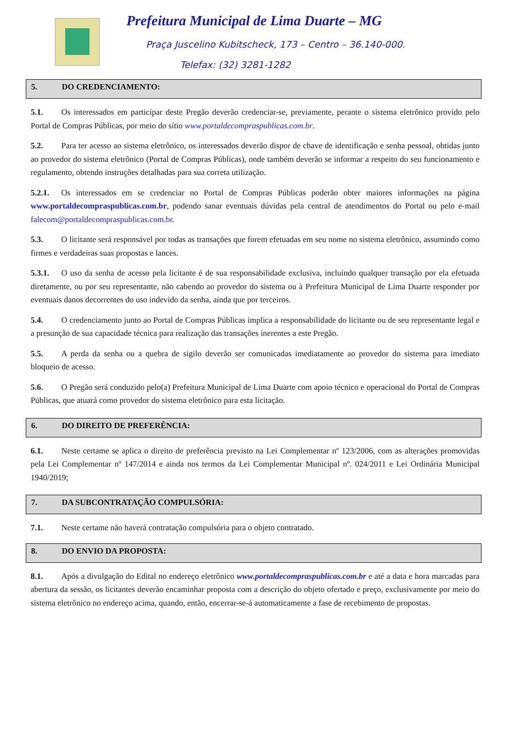Prefeitura Municipal de Lima Duarte – MG
Praça Juscelino Kubitscheck, 173 – Centro – 36.140-000.
Telefax: (32) 3281-1282
5. DO CREDENCIAMENTO:
5.1. Os interessados em participar deste Pregão deverão credenciar-se, previamente, perante o sistema eletrônico provido pelo Portal de Compras Públicas, por meio do sítio www.portaldecompraspublicas.com.br.
5.2. Para ter acesso ao sistema eletrônico, os interessados deverão dispor de chave de identificação e senha pessoal, obtidas junto ao provedor do sistema eletrônico (Portal de Compras Públicas), onde também deverão se informar a respeito do seu funcionamento e regulamento, obtendo instruções detalhadas para sua correta utilização.
5.2.1. Os interessados em se credenciar no Portal de Compras Públicas poderão obter maiores informações na página www.portaldecompraspublicas.com.br, podendo sanar eventuais dúvidas pela central de atendimentos do Portal ou pelo e-mail falecom@portaldecompraspublicas.com.br.
5.3. O licitante será responsável por todas as transações que forem efetuadas em seu nome no sistema eletrônico, assumindo como firmes e verdadeiras suas propostas e lances.
5.3.1. O uso da senha de acesso pela licitante é de sua responsabilidade exclusiva, incluindo qualquer transação por ela efetuada diretamente, ou por seu representante, não cabendo ao provedor do sistema ou à Prefeitura Municipal de Lima Duarte responder por eventuais danos decorrentes do uso indevido da senha, ainda que por terceiros.
5.4. O credenciamento junto ao Portal de Compras Públicas implica a responsabilidade do licitante ou de seu representante legal e a presunção de sua capacidade técnica para realização das transações inerentes a este Pregão.
5.5. A perda da senha ou a quebra de sigilo deverão ser comunicadas imediatamente ao provedor do sistema para imediato bloqueio de acesso.
5.6. O Pregão será conduzido pelo(a) Prefeitura Municipal de Lima Duarte com apoio técnico e operacional do Portal de Compras Públicas, que atuará como provedor do sistema eletrônico para esta licitação.
6. DO DIREITO DE PREFERÊNCIA:
6.1. Neste certame se aplica o direito de preferência previsto na Lei Complementar nº 123/2006, com as alterações promovidas pela Lei Complementar nº 147/2014 e ainda nos termos da Lei Complementar Municipal nº. 024/2011 e Lei Ordinária Municipal 1940/2019;
7. DA SUBCONTRATAÇÃO COMPULSÓRIA:
7.1. Neste certame não haverá contratação compulsória para o objeto contratado.
8. DO ENVIO DA PROPOSTA:
8.1. Após a divulgação do Edital no endereço eletrônico www.portaldecompraspublicas.com.br e até a data e hora marcadas para abertura da sessão, os licitantes deverão encaminhar proposta com a descrição do objeto ofertado e preço, exclusivamente por meio do sistema eletrônico no endereço acima, quando, então, encerrar-se-á automaticamente a fase de recebimento de propostas.